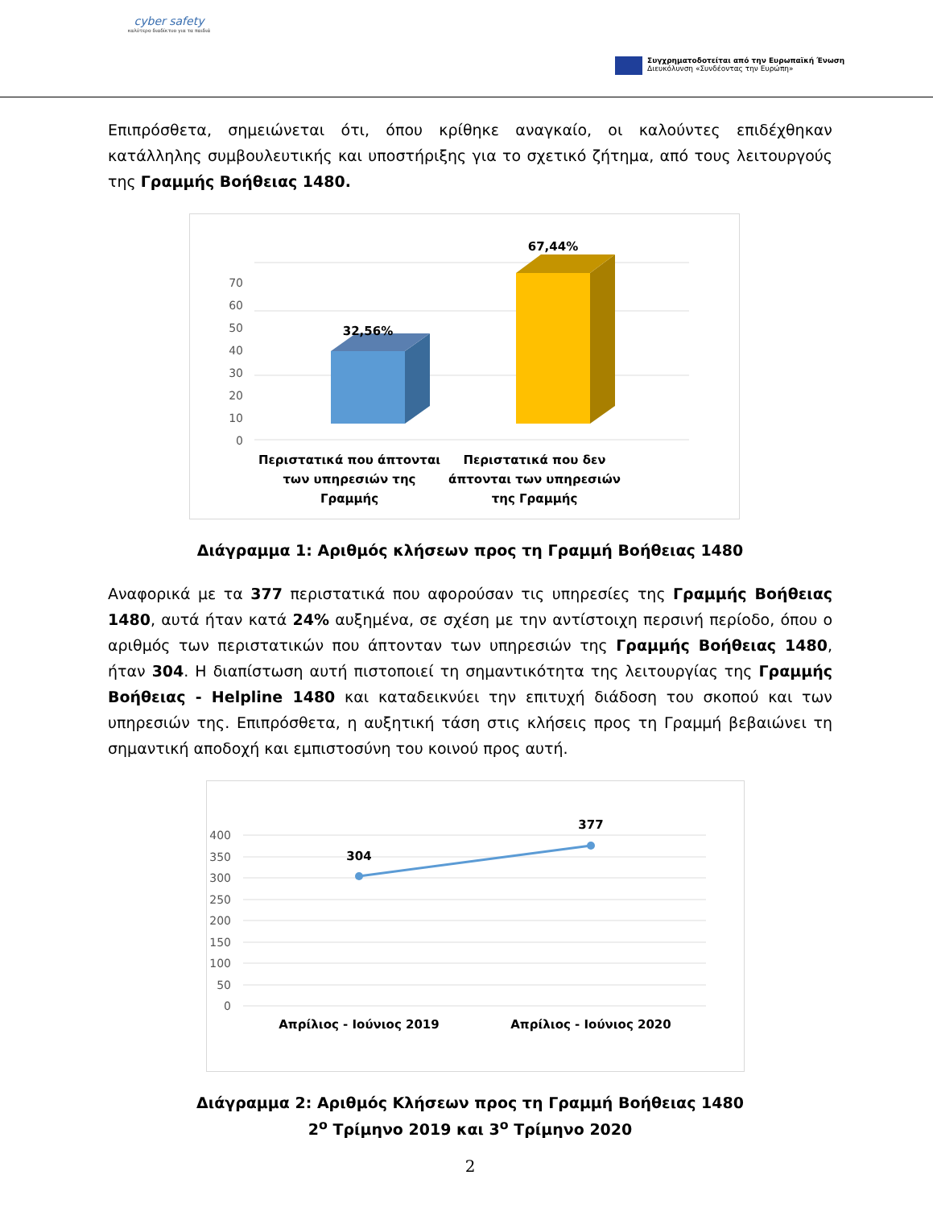cyber safety
καλύτερο διαδίκτυο για τα παιδιά
Συγχρηματοδοτείται από την Ευρωπαϊκή Ένωση
Διευκόλυνση «Συνδέοντας την Ευρώπη»
Επιπρόσθετα, σημειώνεται ότι, όπου κρίθηκε αναγκαίο, οι καλούντες επιδέχθηκαν κατάλληλης συμβουλευτικής και υποστήριξης για το σχετικό ζήτημα, από τους λειτουργούς της Γραμμής Βοήθειας 1480.
70
60
50
40
30
20
10
0
32,56%
67,44%
Περιστατικά που άπτονται
των υπηρεσιών της
Γραμμής
Περιστατικά που δεν
άπτονται των υπηρεσιών
της Γραμμής
Διάγραμμα 1: Αριθμός κλήσεων προς τη Γραμμή Βοήθειας 1480
Αναφορικά με τα 377 περιστατικά που αφορούσαν τις υπηρεσίες της Γραμμής Βοήθειας 1480, αυτά ήταν κατά 24% αυξημένα, σε σχέση με την αντίστοιχη περσινή περίοδο, όπου ο αριθμός των περιστατικών που άπτονταν των υπηρεσιών της Γραμμής Βοήθειας 1480, ήταν 304. Η διαπίστωση αυτή πιστοποιεί τη σημαντικότητα της λειτουργίας της Γραμμής Βοήθειας - Helpline 1480 και καταδεικνύει την επιτυχή διάδοση του σκοπού και των υπηρεσιών της. Επιπρόσθετα, η αυξητική τάση στις κλήσεις προς τη Γραμμή βεβαιώνει τη σημαντική αποδοχή και εμπιστοσύνη του κοινού προς αυτή.
400
350
300
250
200
150
100
50
0
304
377
Απρίλιος - Ιούνιος 2019
Απρίλιος - Ιούνιος 2020
Διάγραμμα 2: Αριθμός Κλήσεων προς τη Γραμμή Βοήθειας 1480
2<sup>ο</sup> Τρίμηνο 2019 και 3<sup>ο</sup> Τρίμηνο 2020
2